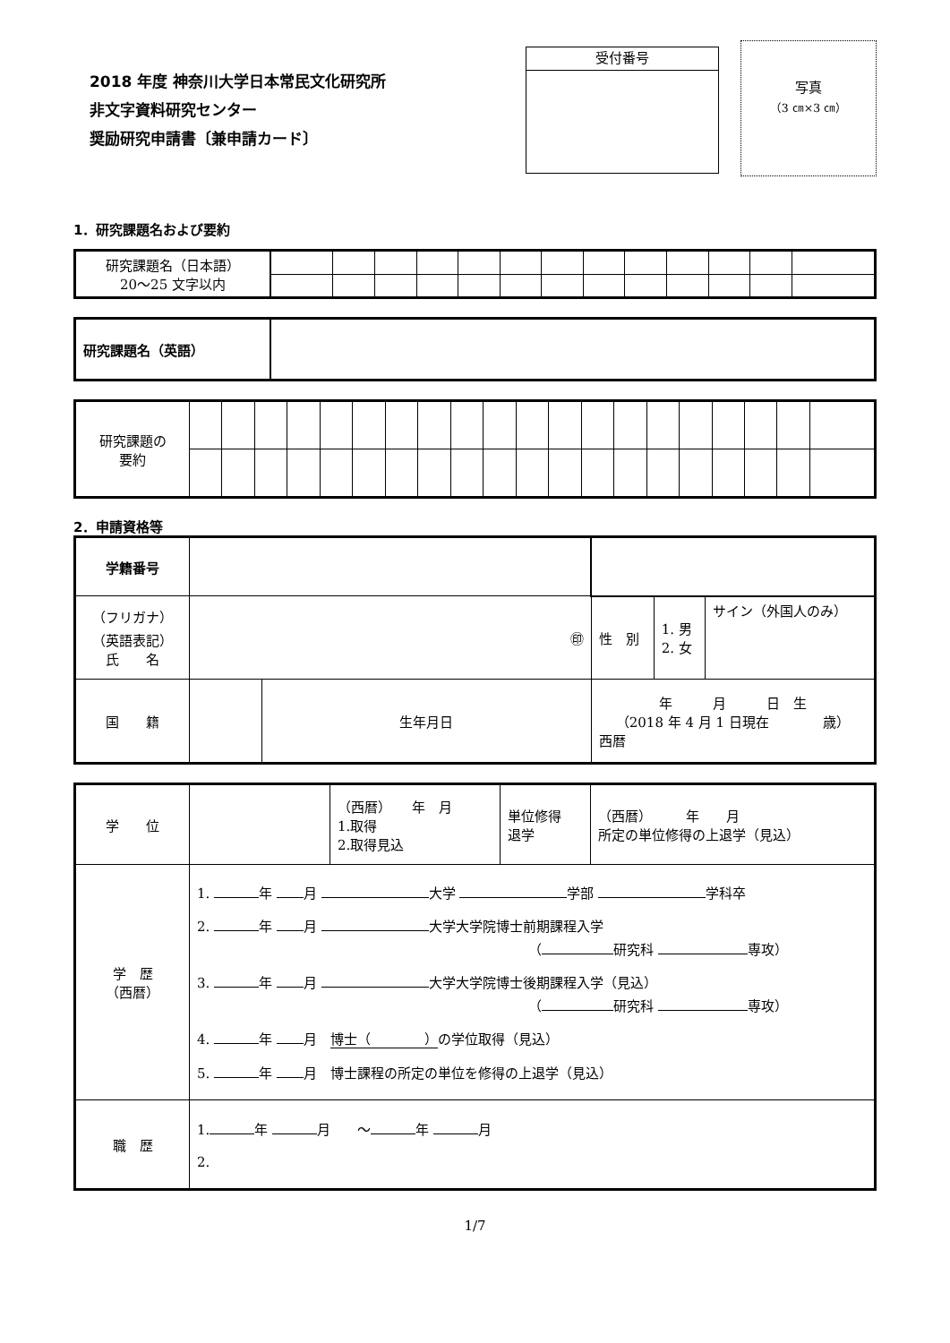2018 年度 神奈川大学日本常民文化研究所
非文字資料研究センター
奨励研究申請書〔兼申請カード〕
受付番号
写真
（3 ㎝×3 ㎝）
1．研究課題名および要約
| 研究課題名（日本語） 20～25 文字以内 | | | | | | | | | | | | | |
| 研究課題名（英語） | |
| 研究課題の 要約 | | | | | | | | | | | | | | | | | | | | |
2．申請資格等
| 学籍番号 | | | | | |
| （フリガナ） （英語表記） 氏 名 | ㊞ | | 性 別 | 1. 男 2. 女 | サイン（外国人のみ） |
| 国 籍 | | 生年月日 | 年 月 日 生 （2018 年 4 月 1 日現在 歳） 西暦 | | |
| 学 位 | | （西暦） 年 月 1.取得 2.取得見込 | 単位修得 退学 | （西暦） 年 月 所定の単位修得の上退学（見込） |
| 学 歴 （西暦） | 1. 年 月 大学 学部 学科卒 2. 年 月 大学大学院博士前期課程入学 （ 研究科 専攻） 3. 年 月 大学大学院博士後期課程入学（見込） （ 研究科 専攻） 4. 年 月 博士（ ） の学位取得（見込） 5. 年 月 博士課程の所定の単位を修得の上退学（見込） | | | |
| 職 歴 | 1. 年 月 ～ 年 月 2. | | | |
1/7